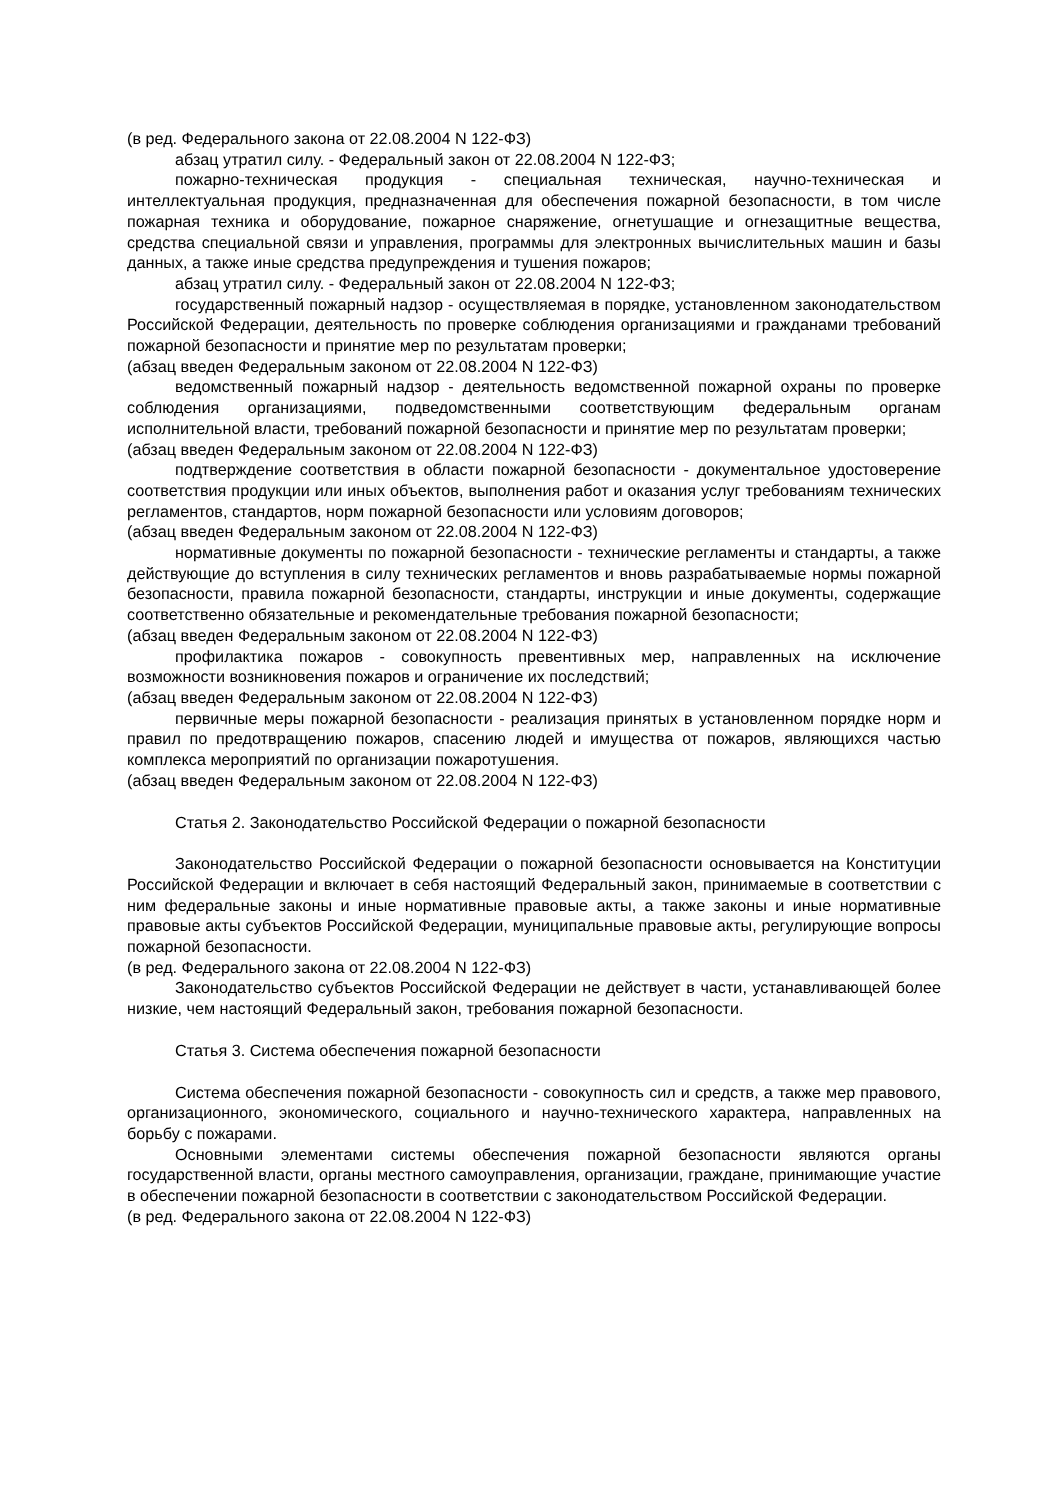(в ред. Федерального закона от 22.08.2004 N 122-ФЗ)
абзац утратил силу. - Федеральный закон от 22.08.2004 N 122-ФЗ;
пожарно-техническая продукция - специальная техническая, научно-техническая и интеллектуальная продукция, предназначенная для обеспечения пожарной безопасности, в том числе пожарная техника и оборудование, пожарное снаряжение, огнетушащие и огнезащитные вещества, средства специальной связи и управления, программы для электронных вычислительных машин и базы данных, а также иные средства предупреждения и тушения пожаров;
абзац утратил силу. - Федеральный закон от 22.08.2004 N 122-ФЗ;
государственный пожарный надзор - осуществляемая в порядке, установленном законодательством Российской Федерации, деятельность по проверке соблюдения организациями и гражданами требований пожарной безопасности и принятие мер по результатам проверки;
(абзац введен Федеральным законом от 22.08.2004 N 122-ФЗ)
ведомственный пожарный надзор - деятельность ведомственной пожарной охраны по проверке соблюдения организациями, подведомственными соответствующим федеральным органам исполнительной власти, требований пожарной безопасности и принятие мер по результатам проверки;
(абзац введен Федеральным законом от 22.08.2004 N 122-ФЗ)
подтверждение соответствия в области пожарной безопасности - документальное удостоверение соответствия продукции или иных объектов, выполнения работ и оказания услуг требованиям технических регламентов, стандартов, норм пожарной безопасности или условиям договоров;
(абзац введен Федеральным законом от 22.08.2004 N 122-ФЗ)
нормативные документы по пожарной безопасности - технические регламенты и стандарты, а также действующие до вступления в силу технических регламентов и вновь разрабатываемые нормы пожарной безопасности, правила пожарной безопасности, стандарты, инструкции и иные документы, содержащие соответственно обязательные и рекомендательные требования пожарной безопасности;
(абзац введен Федеральным законом от 22.08.2004 N 122-ФЗ)
профилактика пожаров - совокупность превентивных мер, направленных на исключение возможности возникновения пожаров и ограничение их последствий;
(абзац введен Федеральным законом от 22.08.2004 N 122-ФЗ)
первичные меры пожарной безопасности - реализация принятых в установленном порядке норм и правил по предотвращению пожаров, спасению людей и имущества от пожаров, являющихся частью комплекса мероприятий по организации пожаротушения.
(абзац введен Федеральным законом от 22.08.2004 N 122-ФЗ)
Статья 2. Законодательство Российской Федерации о пожарной безопасности
Законодательство Российской Федерации о пожарной безопасности основывается на Конституции Российской Федерации и включает в себя настоящий Федеральный закон, принимаемые в соответствии с ним федеральные законы и иные нормативные правовые акты, а также законы и иные нормативные правовые акты субъектов Российской Федерации, муниципальные правовые акты, регулирующие вопросы пожарной безопасности.
(в ред. Федерального закона от 22.08.2004 N 122-ФЗ)
Законодательство субъектов Российской Федерации не действует в части, устанавливающей более низкие, чем настоящий Федеральный закон, требования пожарной безопасности.
Статья 3. Система обеспечения пожарной безопасности
Система обеспечения пожарной безопасности - совокупность сил и средств, а также мер правового, организационного, экономического, социального и научно-технического характера, направленных на борьбу с пожарами.
Основными элементами системы обеспечения пожарной безопасности являются органы государственной власти, органы местного самоуправления, организации, граждане, принимающие участие в обеспечении пожарной безопасности в соответствии с законодательством Российской Федерации.
(в ред. Федерального закона от 22.08.2004 N 122-ФЗ)